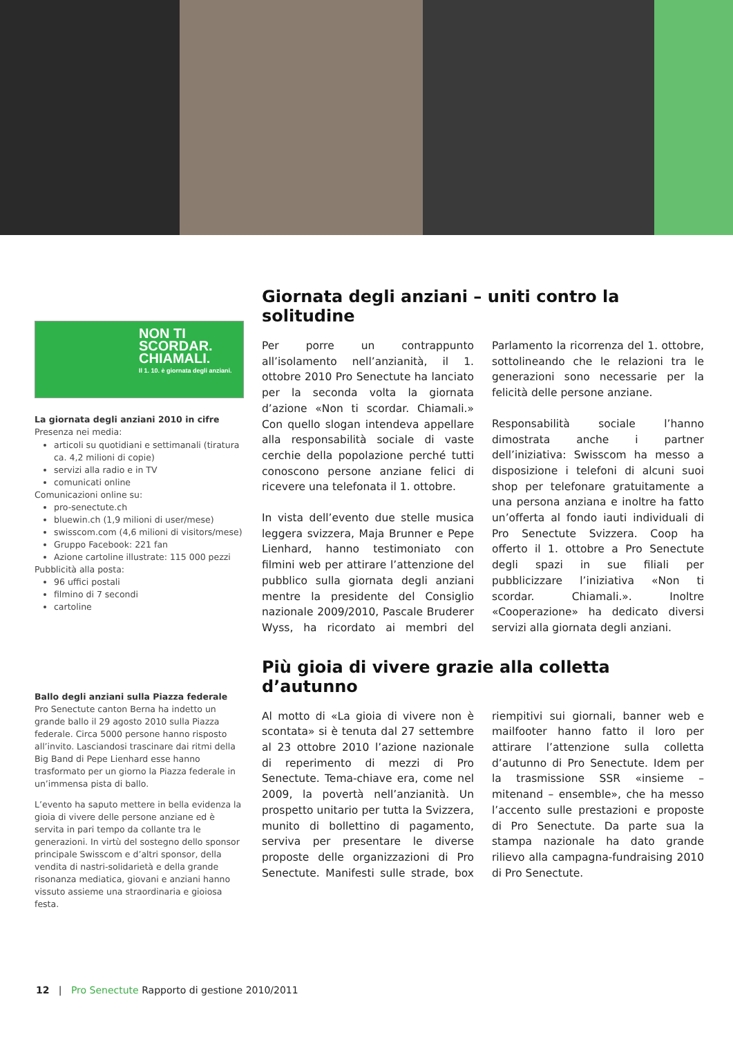NON TI SCORDAR.
CHIAMALI.
Il 1. 10. è giornata degli anziani.
La giornata degli anziani 2010 in cifre
Presenza nei media:
articoli su quotidiani e settimanali (tiratura ca. 4,2 milioni di copie)
servizi alla radio e in TV
comunicati online
Comunicazioni online su:
pro-senectute.ch
bluewin.ch (1,9 milioni di user/mese)
swisscom.com (4,6 milioni di visitors/mese)
Gruppo Facebook: 221 fan
Azione cartoline illustrate: 115 000 pezzi
Pubblicità alla posta:
96 uffici postali
filmino di 7 secondi
cartoline
Ballo degli anziani sulla Piazza federale
Pro Senectute canton Berna ha indetto un grande ballo il 29 agosto 2010 sulla Piazza federale. Circa 5000 persone hanno risposto all’invito. Lasciandosi trascinare dai ritmi della Big Band di Pepe Lienhard esse hanno trasformato per un giorno la Piazza federale in un’immensa pista di ballo.
L’evento ha saputo mettere in bella evidenza la gioia di vivere delle persone anziane ed è servita in pari tempo da collante tra le generazioni. In virtù del sostegno dello sponsor principale Swisscom e d’altri sponsor, della vendita di nastri-solidarietà e della grande risonanza mediatica, giovani e anziani hanno vissuto assieme una straordinaria e gioiosa festa.
Giornata degli anziani – uniti contro la solitudine
Per porre un contrappunto all’isolamento nell’anzianità, il 1. ottobre 2010 Pro Senectute ha lanciato per la seconda volta la giornata d’azione «Non ti scordar. Chiamali.» Con quello slogan intendeva appellare alla responsabilità sociale di vaste cerchie della popolazione perché tutti conoscono persone anziane felici di ricevere una telefonata il 1. ottobre.
In vista dell’evento due stelle musica leggera svizzera, Maja Brunner e Pepe Lienhard, hanno testimoniato con filmini web per attirare l’attenzione del pubblico sulla giornata degli anziani mentre la presidente del Consiglio nazionale 2009/2010, Pascale Bruderer Wyss, ha ricordato ai membri del Parlamento la ricorrenza del 1. ottobre, sottolineando che le relazioni tra le generazioni sono necessarie per la felicità delle persone anziane.
Responsabilità sociale l’hanno dimostrata anche i partner dell’iniziativa: Swisscom ha messo a disposizione i telefoni di alcuni suoi shop per telefonare gratuitamente a una persona anziana e inoltre ha fatto un’offerta al fondo iauti individuali di Pro Senectute Svizzera. Coop ha offerto il 1. ottobre a Pro Senectute degli spazi in sue filiali per pubblicizzare l’iniziativa «Non ti scordar. Chiamali.». Inoltre «Cooperazione» ha dedicato diversi servizi alla giornata degli anziani.
Più gioia di vivere grazie alla colletta d’autunno
Al motto di «La gioia di vivere non è scontata» si è tenuta dal 27 settembre al 23 ottobre 2010 l’azione nazionale di reperimento di mezzi di Pro Senectute. Tema-chiave era, come nel 2009, la povertà nell’anzianità. Un prospetto unitario per tutta la Svizzera, munito di bollettino di pagamento, serviva per presentare le diverse proposte delle organizzazioni di Pro Senectute. Manifesti sulle strade, box riempitivi sui giornali, banner web e mailfooter hanno fatto il loro per attirare l’attenzione sulla colletta d’autunno di Pro Senectute. Idem per la trasmissione SSR «insieme – mitenand – ensemble», che ha messo l’accento sulle prestazioni e proposte di Pro Senectute. Da parte sua la stampa nazionale ha dato grande rilievo alla campagna-fundraising 2010 di Pro Senectute.
12 | Pro Senectute Rapporto di gestione 2010/2011